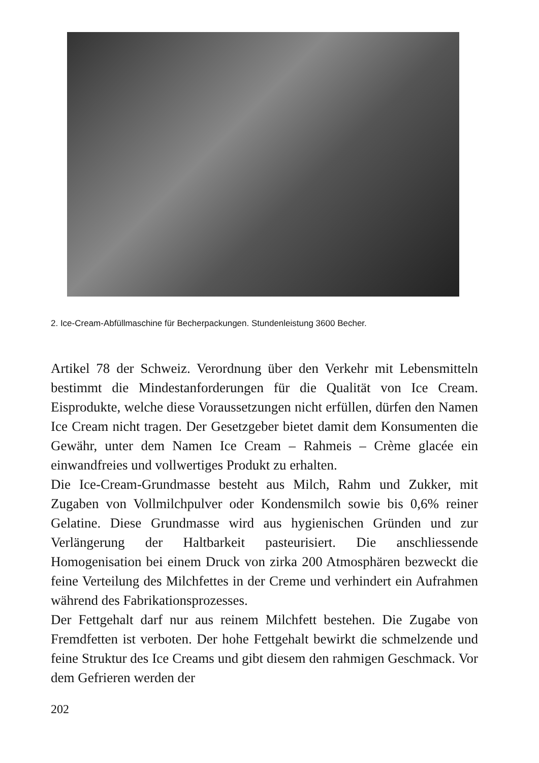2. Ice-Cream-Abfüllmaschine für Becherpackungen. Stundenleistung 3600 Becher.
Artikel 78 der Schweiz. Verordnung über den Verkehr mit Lebensmitteln bestimmt die Mindestanforderungen für die Qualität von Ice Cream. Eisprodukte, welche diese Voraussetzungen nicht erfüllen, dürfen den Namen Ice Cream nicht tragen. Der Gesetzgeber bietet damit dem Konsumenten die Gewähr, unter dem Namen Ice Cream – Rahmeis – Crème glacée ein einwandfreies und vollwertiges Produkt zu erhalten.
Die Ice-Cream-Grundmasse besteht aus Milch, Rahm und Zukker, mit Zugaben von Vollmilchpulver oder Kondensmilch sowie bis 0,6% reiner Gelatine. Diese Grundmasse wird aus hygienischen Gründen und zur Verlängerung der Haltbarkeit pasteurisiert. Die anschliessende Homogenisation bei einem Druck von zirka 200 Atmosphären bezweckt die feine Verteilung des Milchfettes in der Creme und verhindert ein Aufrahmen während des Fabrikationsprozesses.
Der Fettgehalt darf nur aus reinem Milchfett bestehen. Die Zugabe von Fremdfetten ist verboten. Der hohe Fettgehalt bewirkt die schmelzende und feine Struktur des Ice Creams und gibt diesem den rahmigen Geschmack. Vor dem Gefrieren werden der
202